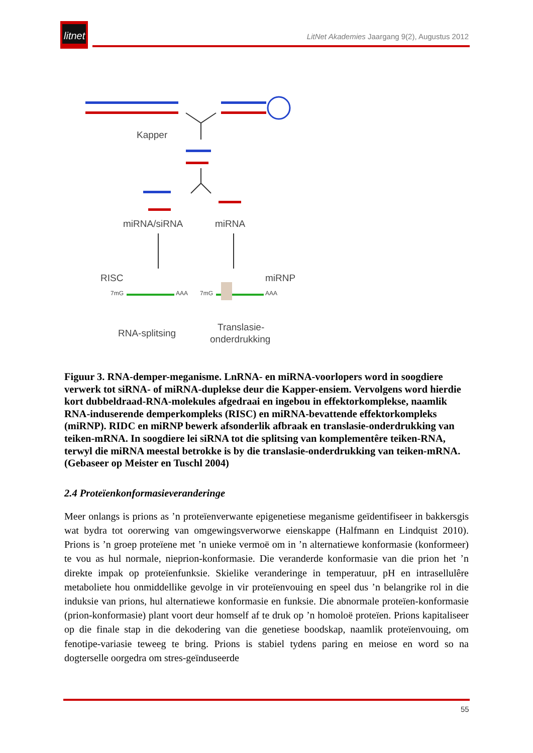litnet
LitNet Akademies Jaargang 9(2), Augustus 2012
Kapper
miRNA/siRNA
miRNA
RISC
miRNP
7mG
AAA
7mG
AAA
RNA-splitsing
Translasie-
onderdrukking
Figuur 3. RNA-demper-meganisme. LnRNA- en miRNA-voorlopers word in soogdiere verwerk tot siRNA- of miRNA-duplekse deur die Kapper-ensiem. Vervolgens word hierdie kort dubbeldraad-RNA-molekules afgedraai en ingebou in effektorkomplekse, naamlik RNA-induserende demperkompleks (RISC) en miRNA-bevattende effektorkompleks (miRNP). RIDC en miRNP bewerk afsonderlik afbraak en translasie-onderdrukking van teiken-mRNA. In soogdiere lei siRNA tot die splitsing van komplementêre teiken-RNA, terwyl die miRNA meestal betrokke is by die translasie-onderdrukking van teiken-mRNA. (Gebaseer op Meister en Tuschl 2004)
2.4 Proteïenkonformasieveranderinge
Meer onlangs is prions as ’n proteïenverwante epigenetiese meganisme geïdentifiseer in bakkersgis wat bydra tot oorerwing van omgewingsverworwe eienskappe (Halfmann en Lindquist 2010). Prions is ’n groep proteïene met ’n unieke vermoë om in ’n alternatiewe konformasie (konformeer) te vou as hul normale, nieprion-konformasie. Die veranderde konformasie van die prion het ’n direkte impak op proteïenfunksie. Skielike veranderinge in temperatuur, pH en intrasellulêre metaboliete hou onmiddellike gevolge in vir proteïenvouing en speel dus ’n belangrike rol in die induksie van prions, hul alternatiewe konformasie en funksie. Die abnormale proteïen-konformasie (prion-konformasie) plant voort deur homself af te druk op ’n homoloë proteïen. Prions kapitaliseer op die finale stap in die dekodering van die genetiese boodskap, naamlik proteïenvouing, om fenotipe-variasie teweeg te bring. Prions is stabiel tydens paring en meiose en word so na dogterselle oorgedra om stres-geïnduseerde
55